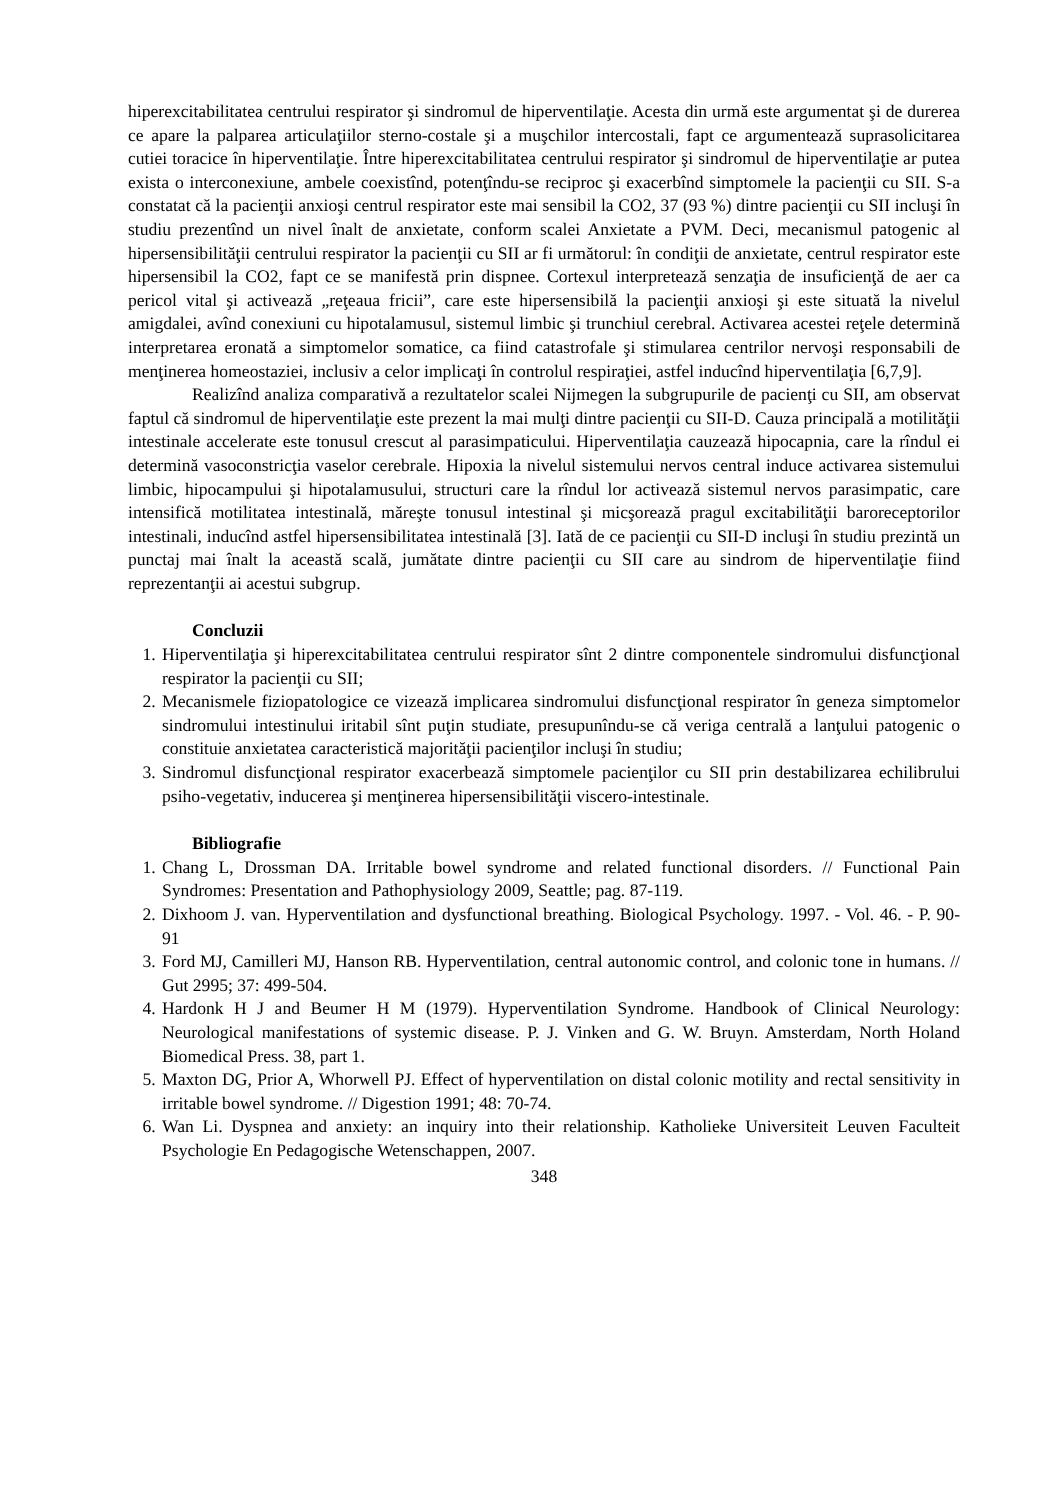hiperexcitabilitatea centrului respirator şi sindromul de hiperventilaţie. Acesta din urmă este argumentat şi de durerea ce apare la palparea articulaţiilor sterno-costale şi a muşchilor intercostali, fapt ce argumentează suprasolicitarea cutiei toracice în hiperventilaţie. Între hiperexcitabilitatea centrului respirator şi sindromul de hiperventilaţie ar putea exista o interconexiune, ambele coexistînd, potenţîndu-se reciproc şi exacerbînd simptomele la pacienţii cu SII. S-a constatat că la pacienţii anxioşi centrul respirator este mai sensibil la CO2, 37 (93 %) dintre pacienţii cu SII incluşi în studiu prezentînd un nivel înalt de anxietate, conform scalei Anxietate a PVM. Deci, mecanismul patogenic al hipersensibilităţii centrului respirator la pacienţii cu SII ar fi următorul: în condiţii de anxietate, centrul respirator este hipersensibil la CO2, fapt ce se manifestă prin dispnee. Cortexul interpretează senzaţia de insuficienţă de aer ca pericol vital şi activează „reţeaua fricii”, care este hipersensibilă la pacienţii anxioşi şi este situată la nivelul amigdalei, avînd conexiuni cu hipotalamusul, sistemul limbic şi trunchiul cerebral. Activarea acestei reţele determină interpretarea eronată a simptomelor somatice, ca fiind catastrofale şi stimularea centrilor nervoşi responsabili de menţinerea homeostaziei, inclusiv a celor implicaţi în controlul respiraţiei, astfel inducînd hiperventilaţia [6,7,9].
Realizînd analiza comparativă a rezultatelor scalei Nijmegen la subgrupurile de pacienţi cu SII, am observat faptul că sindromul de hiperventilaţie este prezent la mai mulţi dintre pacienţii cu SII-D. Cauza principală a motilităţii intestinale accelerate este tonusul crescut al parasimpaticului. Hiperventilaţia cauzează hipocapnia, care la rîndul ei determină vasoconstricţia vaselor cerebrale. Hipoxia la nivelul sistemului nervos central induce activarea sistemului limbic, hipocampului şi hipotalamusului, structuri care la rîndul lor activează sistemul nervos parasimpatic, care intensifică motilitatea intestinală, măreşte tonusul intestinal şi micşorează pragul excitabilităţii baroreceptorilor intestinali, inducînd astfel hipersensibilitatea intestinală [3]. Iată de ce pacienţii cu SII-D incluşi în studiu prezintă un punctaj mai înalt la această scală, jumătate dintre pacienţii cu SII care au sindrom de hiperventilaţie fiind reprezentanţii ai acestui subgrup.
Concluzii
1. Hiperventilaţia şi hiperexcitabilitatea centrului respirator sînt 2 dintre componentele sindromului disfuncţional respirator la pacienţii cu SII;
2. Mecanismele fiziopatologice ce vizează implicarea sindromului disfuncţional respirator în geneza simptomelor sindromului intestinului iritabil sînt puţin studiate, presupunîndu-se că veriga centrală a lanţului patogenic o constituie anxietatea caracteristică majorităţii pacienţilor incluşi în studiu;
3. Sindromul disfuncţional respirator exacerbează simptomele pacienţilor cu SII prin destabilizarea echilibrului psiho-vegetativ, inducerea şi menţinerea hipersensibilităţii viscero-intestinale.
Bibliografie
1. Chang L, Drossman DA. Irritable bowel syndrome and related functional disorders. // Functional Pain Syndromes: Presentation and Pathophysiology 2009, Seattle; pag. 87-119.
2. Dixhoom J. van. Hyperventilation and dysfunctional breathing. Biological Psychology. 1997. - Vol. 46. - P. 90-91
3. Ford MJ, Camilleri MJ, Hanson RB. Hyperventilation, central autonomic control, and colonic tone in humans. // Gut 2995; 37: 499-504.
4. Hardonk H J and Beumer H M (1979). Hyperventilation Syndrome. Handbook of Clinical Neurology: Neurological manifestations of systemic disease. P. J. Vinken and G. W. Bruyn. Amsterdam, North Holand Biomedical Press. 38, part 1.
5. Maxton DG, Prior A, Whorwell PJ. Effect of hyperventilation on distal colonic motility and rectal sensitivity in irritable bowel syndrome. // Digestion 1991; 48: 70-74.
6. Wan Li. Dyspnea and anxiety: an inquiry into their relationship. Katholieke Universiteit Leuven Faculteit Psychologie En Pedagogische Wetenschappen, 2007.
348